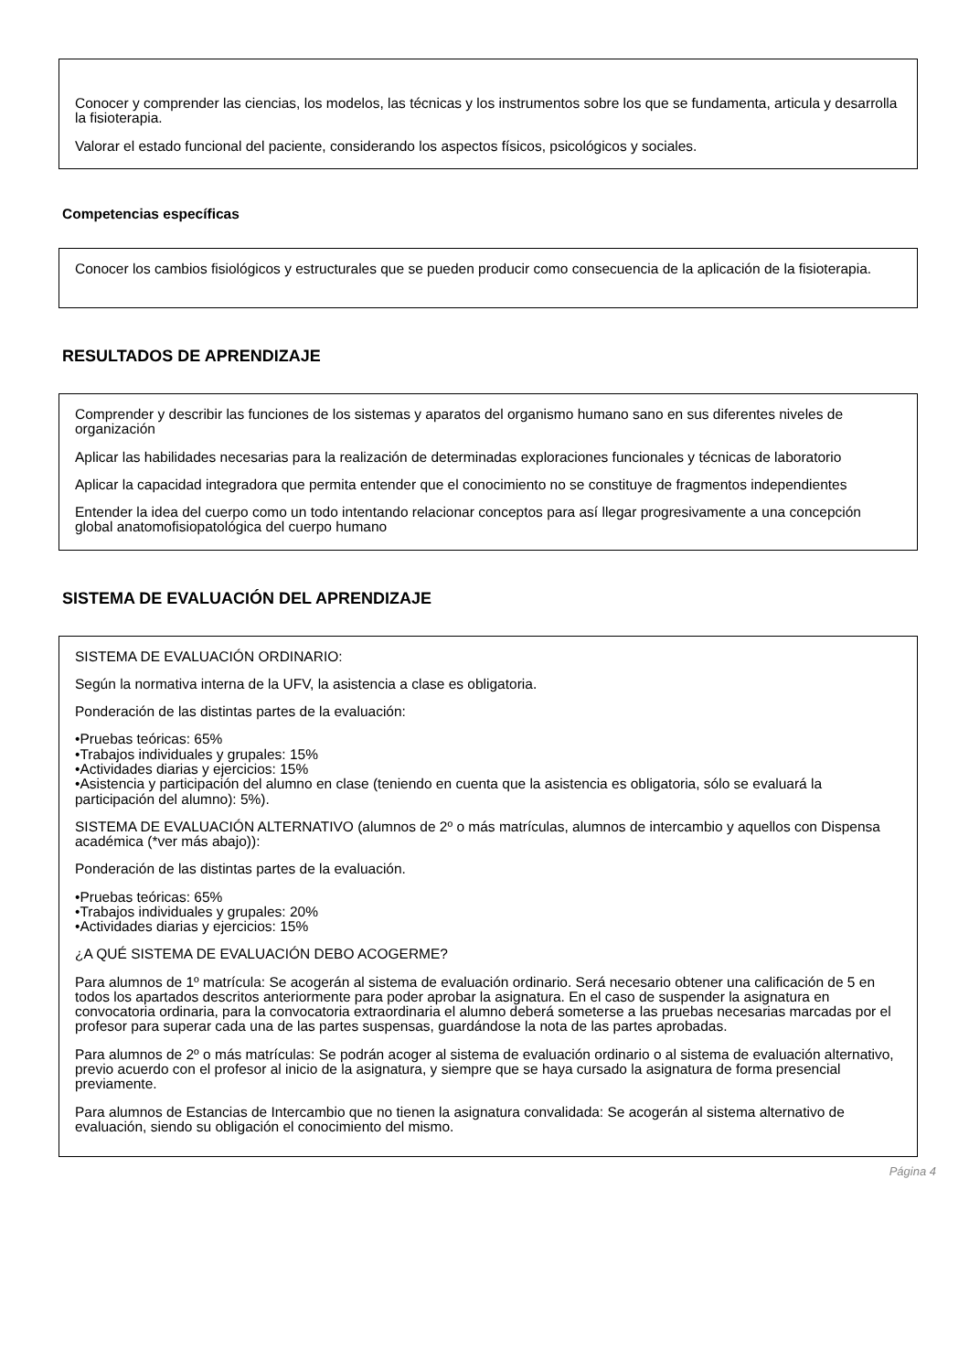Conocer y comprender las ciencias, los modelos, las técnicas y los instrumentos sobre los que se fundamenta, articula y desarrolla la fisioterapia.
Valorar el estado funcional del paciente, considerando los aspectos físicos, psicológicos y sociales.
Competencias específicas
Conocer los cambios fisiológicos y estructurales que se pueden producir como consecuencia de la aplicación de la fisioterapia.
RESULTADOS DE APRENDIZAJE
Comprender y describir las funciones de los sistemas y aparatos del organismo humano sano en sus diferentes niveles de organización
Aplicar las habilidades necesarias para la realización de determinadas exploraciones funcionales y técnicas de laboratorio
Aplicar la capacidad integradora que permita entender que el conocimiento no se constituye de fragmentos independientes
Entender la idea del cuerpo como un todo intentando relacionar conceptos para así llegar progresivamente a una concepción global anatomofisiopatológica del cuerpo humano
SISTEMA DE EVALUACIÓN DEL APRENDIZAJE
SISTEMA DE EVALUACIÓN ORDINARIO:
Según la normativa interna de la UFV, la asistencia a clase es obligatoria.
Ponderación de las distintas partes de la evaluación:
•Pruebas teóricas: 65%
•Trabajos individuales y grupales: 15%
•Actividades diarias y ejercicios: 15%
•Asistencia y participación del alumno en clase (teniendo en cuenta que la asistencia es obligatoria, sólo se evaluará la participación del alumno): 5%).
SISTEMA DE EVALUACIÓN ALTERNATIVO (alumnos de 2º o más matrículas, alumnos de intercambio y aquellos con Dispensa académica (*ver más abajo)):
Ponderación de las distintas partes de la evaluación.
•Pruebas teóricas: 65%
•Trabajos individuales y grupales: 20%
•Actividades diarias y ejercicios: 15%
¿A QUÉ SISTEMA DE EVALUACIÓN DEBO ACOGERME?
Para alumnos de 1º matrícula: Se acogerán al sistema de evaluación ordinario. Será necesario obtener una calificación de 5 en todos los apartados descritos anteriormente para poder aprobar la asignatura. En el caso de suspender la asignatura en convocatoria ordinaria, para la convocatoria extraordinaria el alumno deberá someterse a las pruebas necesarias marcadas por el profesor para superar cada una de las partes suspensas, guardándose la nota de las partes aprobadas.
Para alumnos de 2º o más matrículas: Se podrán acoger al sistema de evaluación ordinario o al sistema de evaluación alternativo, previo acuerdo con el profesor al inicio de la asignatura, y siempre que se haya cursado la asignatura de forma presencial previamente.
Para alumnos de Estancias de Intercambio que no tienen la asignatura convalidada: Se acogerán al sistema alternativo de evaluación, siendo su obligación el conocimiento del mismo.
Página 4